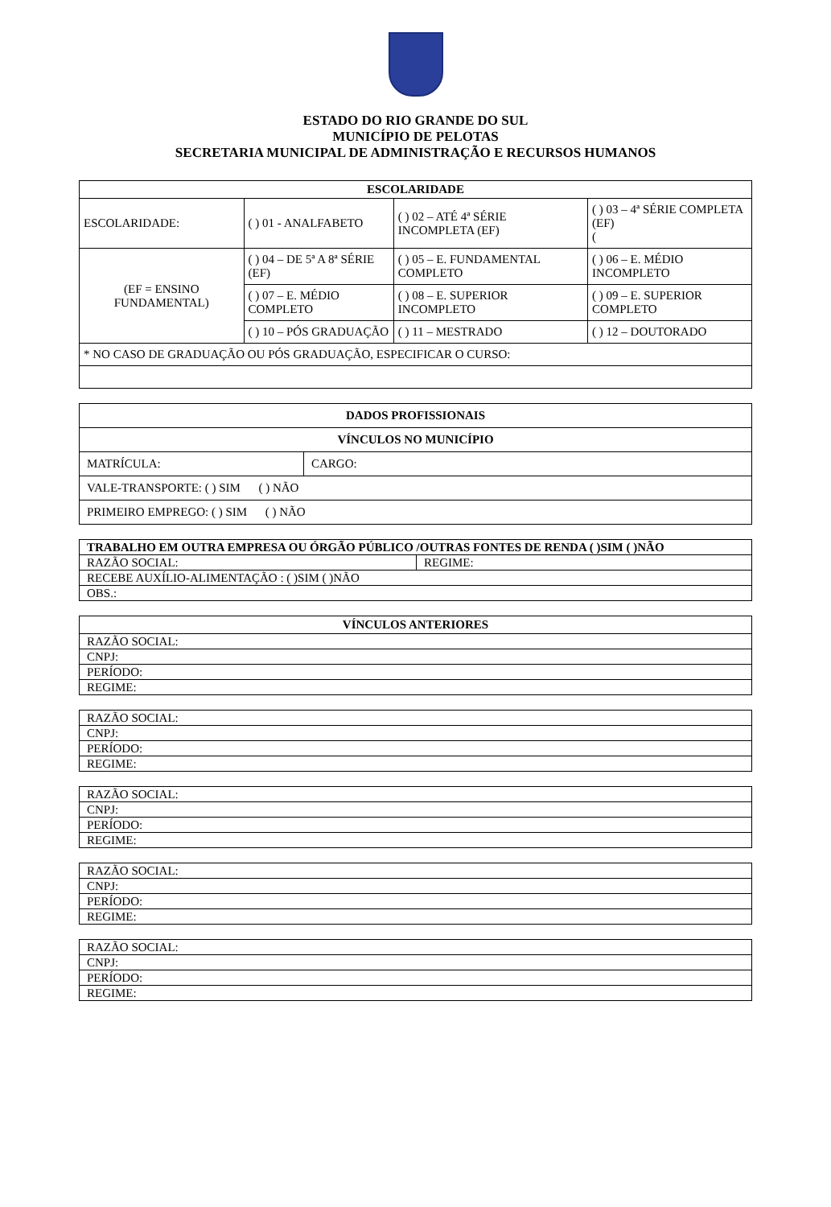ESTADO DO RIO GRANDE DO SUL
MUNICÍPIO DE PELOTAS
SECRETARIA MUNICIPAL DE ADMINISTRAÇÃO E RECURSOS HUMANOS
| ESCOLARIDADE | | | |
| --- | --- | --- | --- |
| ESCOLARIDADE: | ( ) 01 - ANALFABETO | ( ) 02 – ATÉ 4ª SÉRIE INCOMPLETA (EF) | ( ) 03 – 4ª SÉRIE COMPLETA (EF) ( |
| (EF = ENSINO FUNDAMENTAL) | ( ) 04 – DE 5ª A 8ª SÉRIE (EF) | ( ) 05 – E. FUNDAMENTAL COMPLETO | ( ) 06 – E. MÉDIO INCOMPLETO |
| | ( ) 07 – E. MÉDIO COMPLETO | ( ) 08 – E. SUPERIOR INCOMPLETO | ( ) 09 – E. SUPERIOR COMPLETO |
| | ( ) 10 – PÓS GRADUAÇÃO | ( ) 11 – MESTRADO | ( ) 12 – DOUTORADO |
| * NO CASO DE GRADUAÇÃO OU PÓS GRADUAÇÃO, ESPECIFICAR O CURSO: | | | |
| DADOS PROFISSIONAIS | |
| --- | --- |
| VÍNCULOS NO MUNICÍPIO | |
| MATRÍCULA: | CARGO: |
| VALE-TRANSPORTE: ( ) SIM ( ) NÃO | |
| PRIMEIRO EMPREGO: ( ) SIM ( ) NÃO | |
| TRABALHO EM OUTRA EMPRESA OU ÓRGÃO PÚBLICO /OUTRAS FONTES DE RENDA ( )SIM ( )NÃO | |
| RAZÃO SOCIAL: | REGIME: |
| RECEBE AUXÍLIO-ALIMENTAÇÃO : ( )SIM ( )NÃO | |
| OBS.: | |
| VÍNCULOS ANTERIORES |
| --- |
| RAZÃO SOCIAL: |
| CNPJ: |
| PERÍODO: |
| REGIME: |
| RAZÃO SOCIAL: |
| CNPJ: |
| PERÍODO: |
| REGIME: |
| RAZÃO SOCIAL: |
| CNPJ: |
| PERÍODO: |
| REGIME: |
| RAZÃO SOCIAL: |
| CNPJ: |
| PERÍODO: |
| REGIME: |
| RAZÃO SOCIAL: |
| CNPJ: |
| PERÍODO: |
| REGIME: |